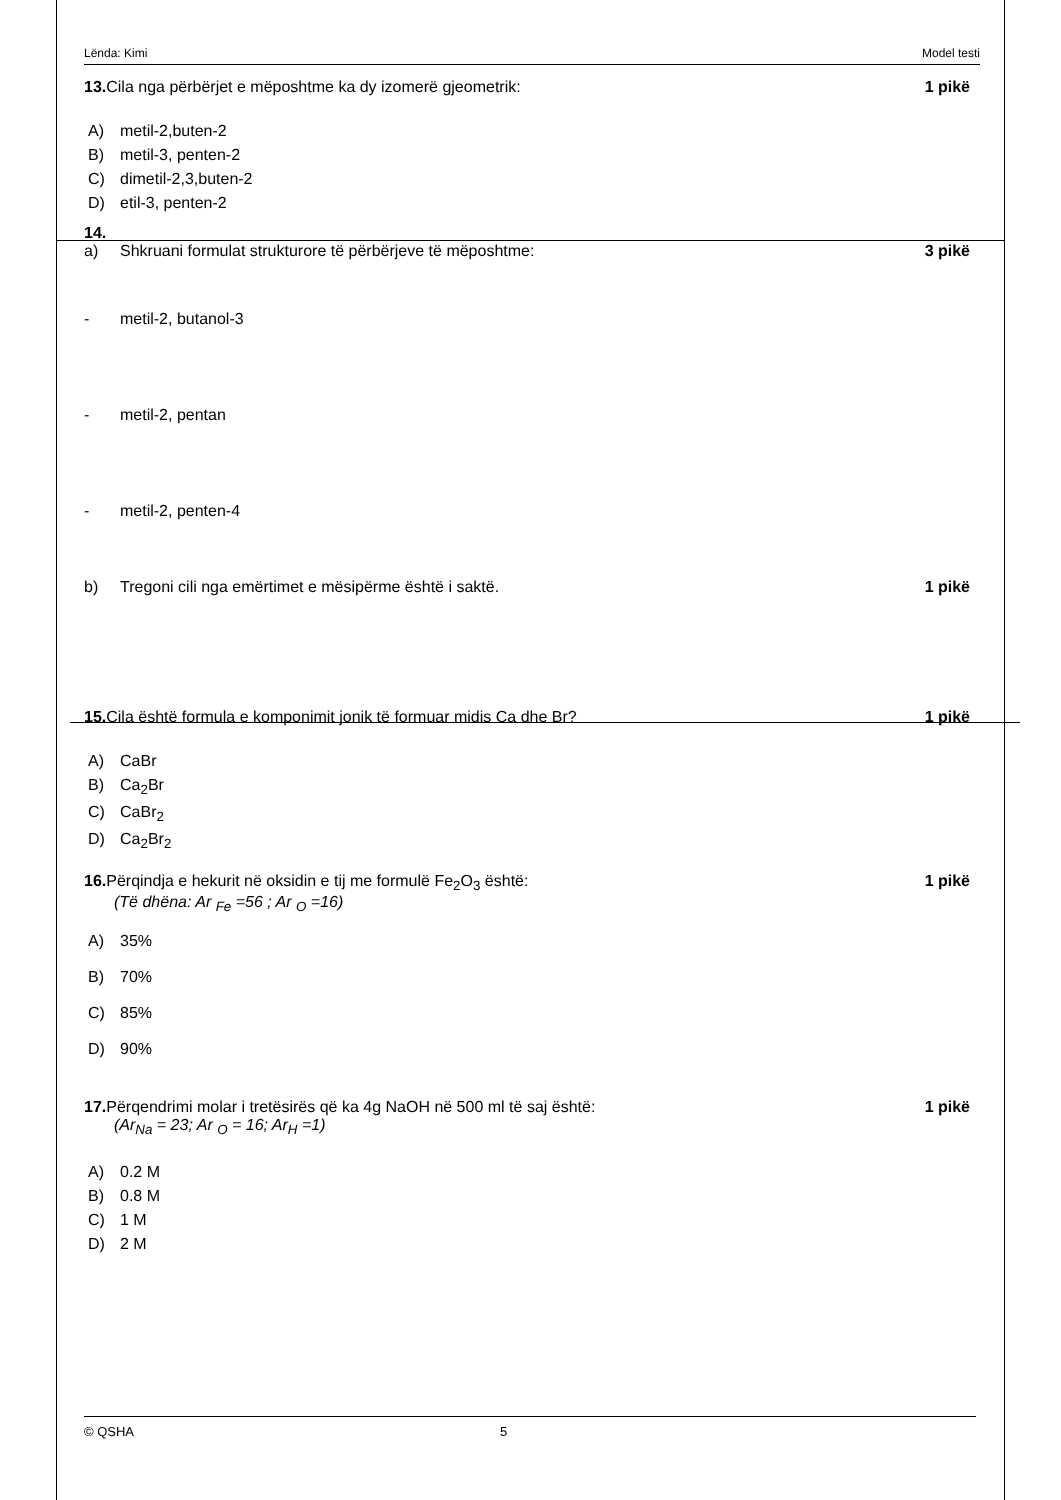Lënda: Kimi Model testi
13. Cila nga përbërjet e mëposhtme ka dy izomerë gjeometrik:
1 pikë
A) metil-2,buten-2
B) metil-3, penten-2
C) dimetil-2,3,buten-2
D) etil-3, penten-2
14.
a) Shkruani formulat strukturore të përbërjeve të mëposhtme:
3 pikë
- metil-2, butanol-3
- metil-2, pentan
- metil-2, penten-4
b) Tregoni cili nga emërtimet e mësipërme është i saktë.
1 pikë
15. Cila është formula e komponimit jonik të formuar midis Ca dhe Br?
1 pikë
A) CaBr
B) Ca<sub>2</sub>Br
C) CaBr<sub>2</sub>
D) Ca<sub>2</sub>Br<sub>2</sub>
16. Përqindja e hekurit në oksidin e tij me formulë Fe<sub>2</sub>O<sub>3</sub> është:
(Të dhëna: Ar <sub>Fe</sub> =56 ; Ar <sub>O</sub> =16)
1 pikë
A) 35%
B) 70%
C) 85%
D) 90%
17. Përqendrimi molar i tretësirës që ka 4g NaOH në 500 ml të saj është:
(Ar<sub>Na</sub> = 23; Ar <sub>O</sub> = 16; Ar<sub>H</sub> =1)
1 pikë
A) 0.2 M
B) 0.8 M
C) 1 M
D) 2 M
© QSHA 5